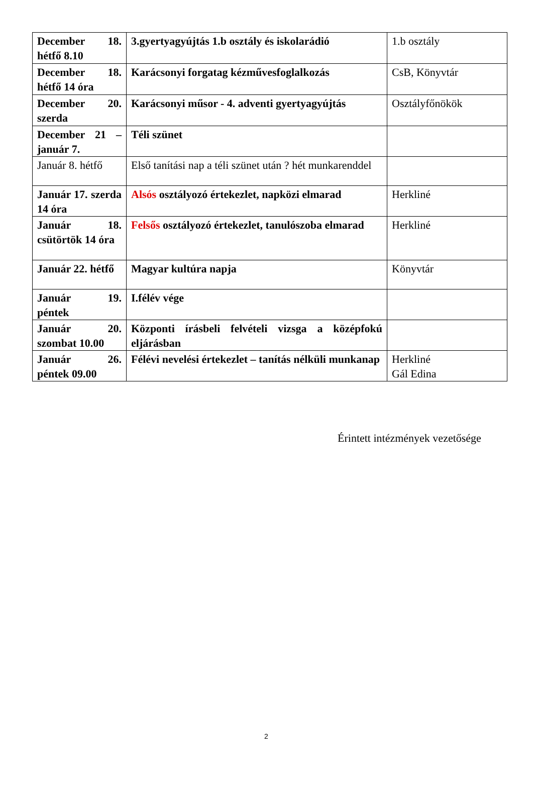| December 18. hétfő 8.10 | 3.gyertyagyújtás 1.b osztály és iskolarádió | 1.b osztály |
| December 18. hétfő 14 óra | Karácsonyi forgatag kézművesfoglalkozás | CsB, Könyvtár |
| December 20. szerda | Karácsonyi műsor - 4. adventi gyertyagyújtás | Osztályfőnökök |
| December 21 – január 7. | Téli szünet | |
| Január 8. hétfő | Első tanítási nap a téli szünet után ? hét munkarenddel | |
| Január 17. szerda 14 óra | Alsós osztályozó értekezlet, napközi elmarad | Herkliné |
| Január 18. csütörtök 14 óra | Felsős osztályozó értekezlet, tanulószoba elmarad | Herkliné |
| Január 22. hétfő | Magyar kultúra napja | Könyvtár |
| Január 19. péntek | I.félév vége | |
| Január 20. szombat 10.00 | Központi írásbeli felvételi vizsga a középfokú eljárásban | |
| Január 26. péntek 09.00 | Félévi nevelési értekezlet – tanítás nélküli munkanap | Herkliné Gál Edina |
Érintett intézmények vezetősége
2